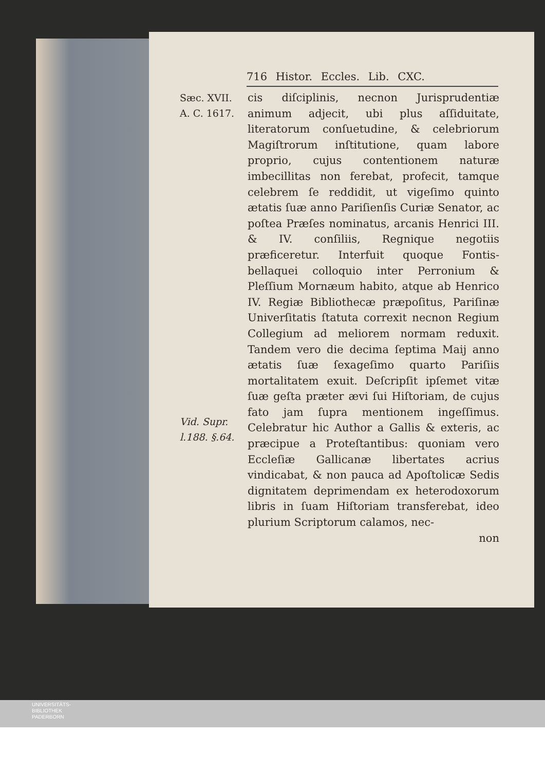716 Histor. Eccles. Lib. CXC.
Sæc. XVII.
A. C. 1617.
Vid. Supr.
l.188. §.64.
cis diſciplinis, necnon Jurisprudentiæ animum adjecit, ubi plus aſſiduitate, literatorum conſuetudine, & celebriorum Magiſtrorum inſtitutione, quam labore proprio, cujus contentionem naturæ imbecillitas non ferebat, profecit, tamque celebrem ſe reddidit, ut vigeſimo quinto ætatis ſuæ anno Pariſienſis Curiæ Senator, ac poſtea Præſes nominatus, arcanis Henrici III. & IV. conſiliis, Regnique negotiis præficeretur. Interfuit quoque Fontis-bellaquei colloquio inter Perronium & Pleſſium Mornæum habito, atque ab Henrico IV. Regiæ Bibliothecæ præpoſitus, Pariſinæ Univerſitatis ſtatuta correxit necnon Regium Collegium ad meliorem normam reduxit. Tandem vero die decima ſeptima Maij anno ætatis ſuæ ſexageſimo quarto Pariſiis mortalitatem exuit. Deſcripſit ipſemet vitæ ſuæ geſta præter ævi ſui Hiſtoriam, de cujus fato jam ſupra mentionem ingeſſimus. Celebratur hic Author a Gallis & exteris, ac præcipue a Proteſtantibus: quoniam vero Eccleſiæ Gallicanæ libertates acrius vindicabat, & non pauca ad Apoſtolicæ Sedis dignitatem deprimendam ex heterodoxorum libris in ſuam Hiſtoriam transferebat, ideo plurium Scriptorum calamos, nec-
non
UNIVERSITÄTS-
BIBLIOTHEK
PADERBORN